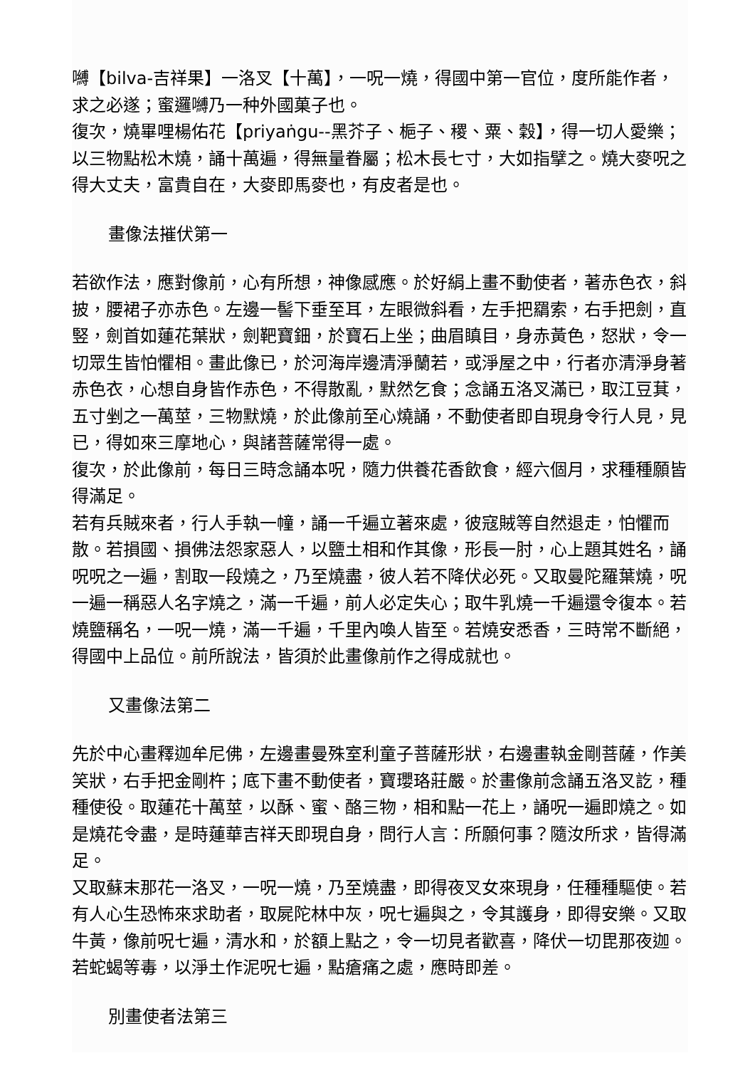嚩【bilva-吉祥果】一洛叉【十萬】，一呪一燒，得國中第一官位，度所能作者，求之必遂；蜜邏嚩乃一种外國菓子也。
復次，燒畢哩楊佑花【priyaṅgu--黑芥子、梔子、稷、粟、穀】，得一切人愛樂；以三物點松木燒，誦十萬遍，得無量眷屬；松木長七寸，大如指擘之。燒大麥呪之得大丈夫，富貴自在，大麥即馬麥也，有皮者是也。
畫像法摧伏第一
若欲作法，應對像前，心有所想，神像感應。於好絹上畫不動使者，著赤色衣，斜披，腰裙子亦赤色。左邊一髻下垂至耳，左眼微斜看，左手把羂索，右手把劍，直竪，劍首如蓮花葉狀，劍靶寶鈿，於寶石上坐；曲眉瞋目，身赤黃色，怒狀，令一切眾生皆怕懼相。畫此像已，於河海岸邊清淨蘭若，或淨屋之中，行者亦清淨身著赤色衣，心想自身皆作赤色，不得散亂，默然乞食；念誦五洛叉滿已，取江豆萁，五寸剉之一萬莖，三物默燒，於此像前至心燒誦，不動使者即自現身令行人見，見已，得如來三摩地心，與諸菩薩常得一處。
復次，於此像前，每日三時念誦本呪，隨力供養花香飲食，經六個月，求種種願皆得滿足。
若有兵賊來者，行人手執一幢，誦一千遍立著來處，彼寇賊等自然退走，怕懼而散。若損國、損佛法怨家惡人，以鹽土相和作其像，形長一肘，心上題其姓名，誦呪呪之一遍，割取一段燒之，乃至燒盡，彼人若不降伏必死。又取曼陀羅葉燒，呪一遍一稱惡人名字燒之，滿一千遍，前人必定失心；取牛乳燒一千遍還令復本。若燒鹽稱名，一呪一燒，滿一千遍，千里內喚人皆至。若燒安悉香，三時常不斷絕，得國中上品位。前所說法，皆須於此畫像前作之得成就也。
又畫像法第二
先於中心畫釋迦牟尼佛，左邊畫曼殊室利童子菩薩形狀，右邊畫執金剛菩薩，作美笑狀，右手把金剛杵；底下畫不動使者，寶瓔珞莊嚴。於畫像前念誦五洛叉訖，種種使役。取蓮花十萬莖，以酥、蜜、酪三物，相和點一花上，誦呪一遍即燒之。如是燒花令盡，是時蓮華吉祥天即現自身，問行人言：所願何事？隨汝所求，皆得滿足。
又取蘇末那花一洛叉，一呪一燒，乃至燒盡，即得夜叉女來現身，任種種驅使。若有人心生恐怖來求助者，取屍陀林中灰，呪七遍與之，令其護身，即得安樂。又取牛黃，像前呪七遍，清水和，於額上點之，令一切見者歡喜，降伏一切毘那夜迦。若蛇蝎等毒，以淨土作泥呪七遍，點瘡痛之處，應時即差。
別畫使者法第三